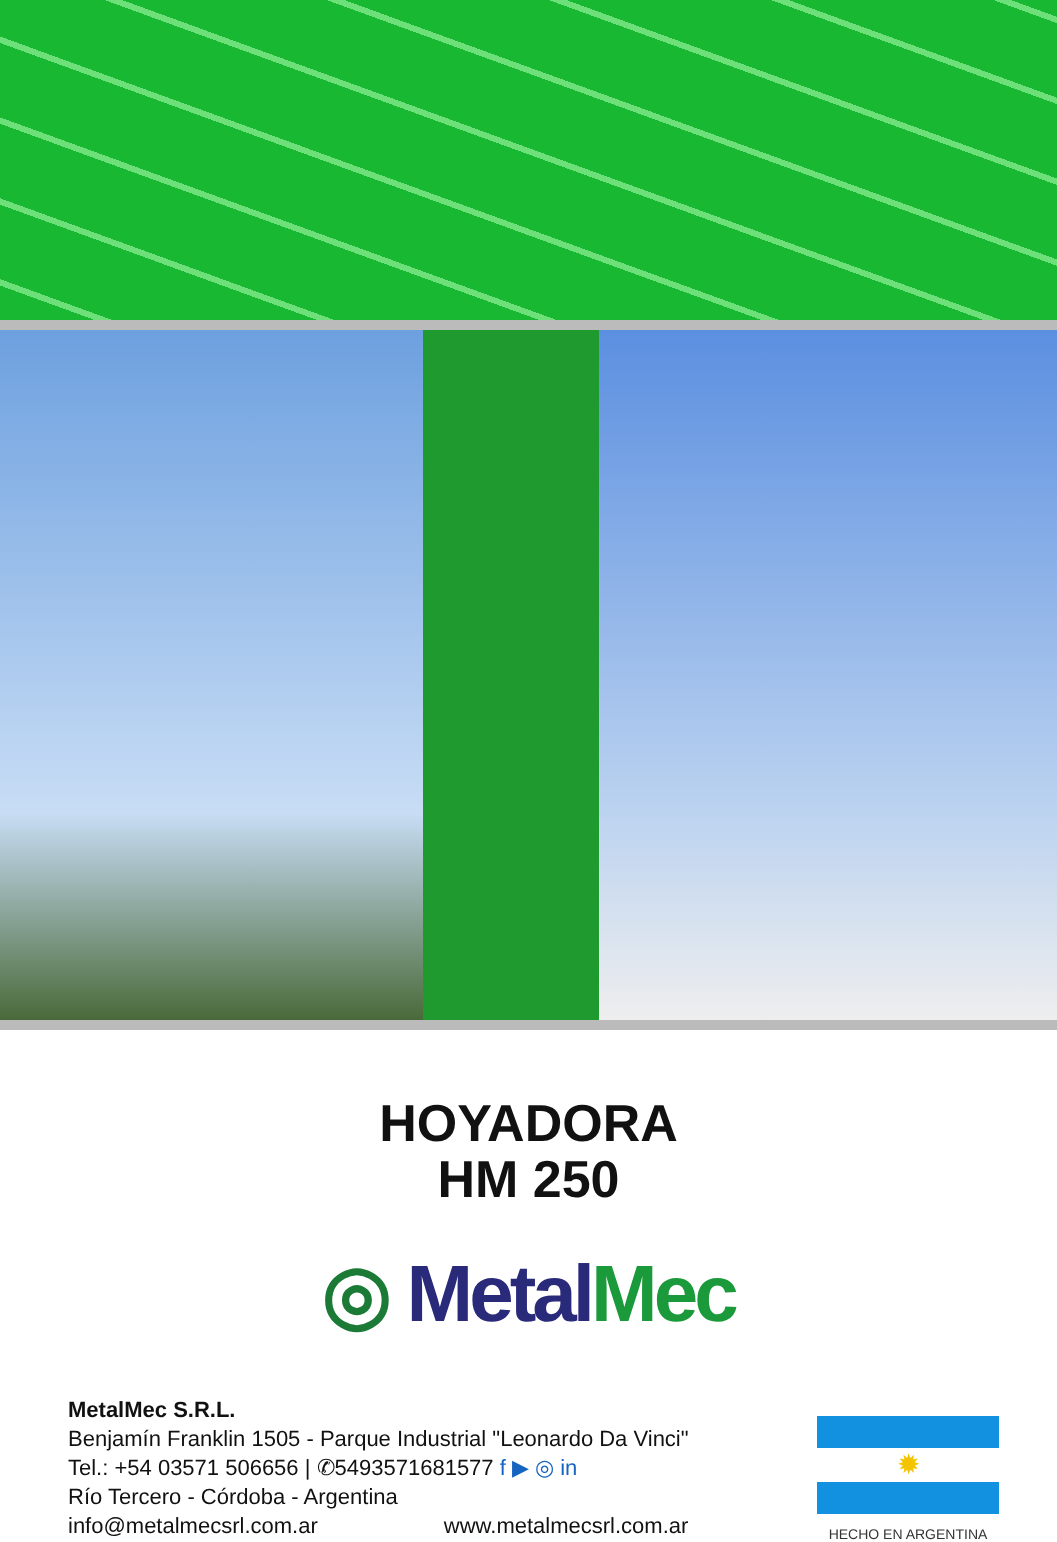HOYADORA
HM 250
◎ Metal Mec
MetalMec S.R.L.
Benjamín Franklin 1505 - Parque Industrial "Leonardo Da Vinci"
Tel.: +54 03571 506656 | ✆5493571681577 f ▶ ◎ in
Río Tercero - Córdoba - Argentina
info@metalmecsrl.com.ar www.metalmecsrl.com.ar
✹
HECHO EN ARGENTINA